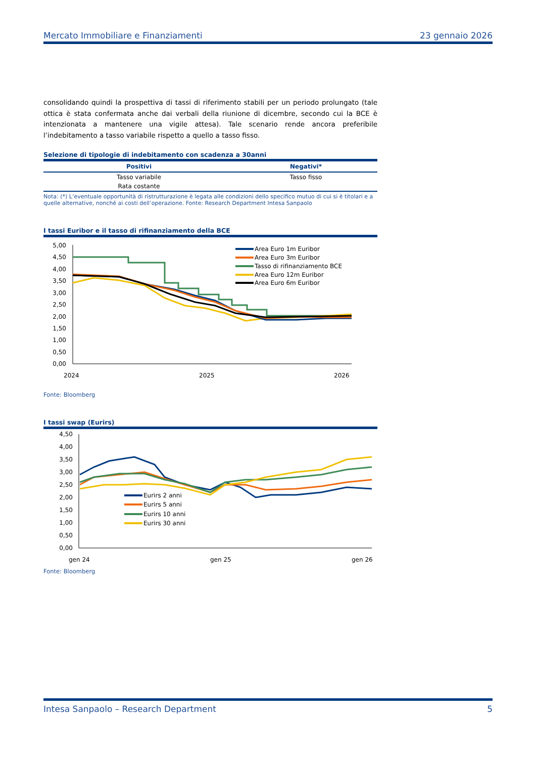Mercato Immobiliare e Finanziamenti 23 gennaio 2026
consolidando quindi la prospettiva di tassi di riferimento stabili per un periodo prolungato (tale ottica è stata confermata anche dai verbali della riunione di dicembre, secondo cui la BCE è intenzionata a mantenere una vigile attesa). Tale scenario rende ancora preferibile l’indebitamento a tasso variabile rispetto a quello a tasso fisso.
Selezione di tipologie di indebitamento con scadenza a 30anni
| Positivi | Negativi* |
| --- | --- |
| Tasso variabile | Tasso fisso |
| Rata costante | |
Nota: (*) L’eventuale opportunità di ristrutturazione è legata alle condizioni dello specifico mutuo di cui si è titolari e a quelle alternative, nonché ai costi dell’operazione. Fonte: Research Department Intesa Sanpaolo
I tassi Euribor e il tasso di rifinanziamento della BCE
5,00
4,50
4,00
3,50
3,00
2,50
2,00
1,50
1,00
0,50
0,00
2024
2025
2026
Area Euro 1m Euribor
Area Euro 3m Euribor
Tasso di rifinanziamento BCE
Area Euro 12m Euribor
Area Euro 6m Euribor
Fonte: Bloomberg
I tassi swap (Eurirs)
4,50
4,00
3,50
3,00
2,50
2,00
1,50
1,00
0,50
0,00
gen 24
gen 25
gen 26
Eurirs 2 anni
Eurirs 5 anni
Eurirs 10 anni
Eurirs 30 anni
Fonte: Bloomberg
Intesa Sanpaolo – Research Department 5